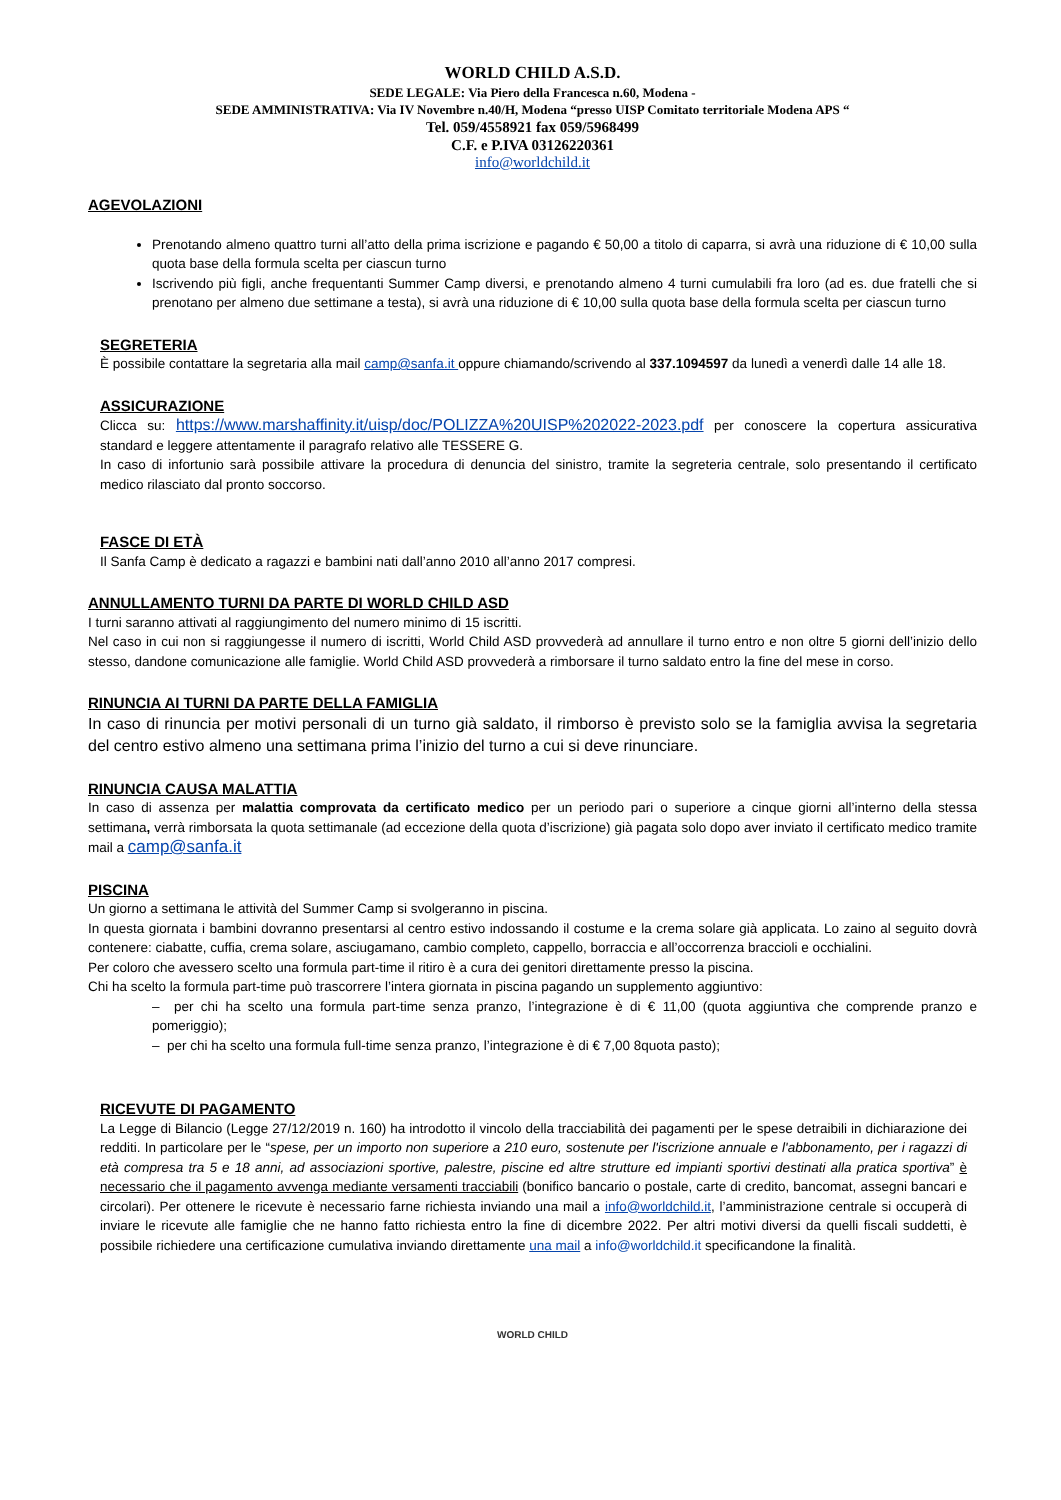WORLD CHILD A.S.D.
SEDE LEGALE: Via Piero della Francesca n.60, Modena -
SEDE AMMINISTRATIVA: Via IV Novembre n.40/H, Modena “presso UISP Comitato territoriale Modena APS “
Tel. 059/4558921 fax 059/5968499
C.F. e P.IVA 03126220361
info@worldchild.it
AGEVOLAZIONI
Prenotando almeno quattro turni all’atto della prima iscrizione e pagando € 50,00 a titolo di caparra, si avrà una riduzione di € 10,00 sulla quota base della formula scelta per ciascun turno
Iscrivendo più figli, anche frequentanti Summer Camp diversi, e prenotando almeno 4 turni cumulabili fra loro (ad es. due fratelli che si prenotano per almeno due settimane a testa), si avrà una riduzione di € 10,00 sulla quota base della formula scelta per ciascun turno
SEGRETERIA
È possibile contattare la segretaria alla mail camp@sanfa.it oppure chiamando/scrivendo al 337.1094597 da lunedì a venerdì dalle 14 alle 18.
ASSICURAZIONE
Clicca su: https://www.marshaffinity.it/uisp/doc/POLIZZA%20UISP%202022-2023.pdf per conoscere la copertura assicurativa standard e leggere attentamente il paragrafo relativo alle TESSERE G.
In caso di infortunio sarà possibile attivare la procedura di denuncia del sinistro, tramite la segreteria centrale, solo presentando il certificato medico rilasciato dal pronto soccorso.
FASCE DI ETÀ
Il Sanfa Camp è dedicato a ragazzi e bambini nati dall’anno 2010 all’anno 2017 compresi.
ANNULLAMENTO TURNI DA PARTE DI WORLD CHILD ASD
I turni saranno attivati al raggiungimento del numero minimo di 15 iscritti.
Nel caso in cui non si raggiungesse il numero di iscritti, World Child ASD provvederà ad annullare il turno entro e non oltre 5 giorni dell’inizio dello stesso, dandone comunicazione alle famiglie. World Child ASD provvederà a rimborsare il turno saldato entro la fine del mese in corso.
RINUNCIA AI TURNI DA PARTE DELLA FAMIGLIA
In caso di rinuncia per motivi personali di un turno già saldato, il rimborso è previsto solo se la famiglia avvisa la segretaria del centro estivo almeno una settimana prima l’inizio del turno a cui si deve rinunciare.
RINUNCIA CAUSA MALATTIA
In caso di assenza per malattia comprovata da certificato medico per un periodo pari o superiore a cinque giorni all’interno della stessa settimana, verrà rimborsata la quota settimanale (ad eccezione della quota d’iscrizione) già pagata solo dopo aver inviato il certificato medico tramite mail a camp@sanfa.it
PISCINA
Un giorno a settimana le attività del Summer Camp si svolgeranno in piscina.
In questa giornata i bambini dovranno presentarsi al centro estivo indossando il costume e la crema solare già applicata. Lo zaino al seguito dovrà contenere: ciabatte, cuffia, crema solare, asciugamano, cambio completo, cappello, borraccia e all’occorrenza braccioli e occhialini.
Per coloro che avessero scelto una formula part-time il ritiro è a cura dei genitori direttamente presso la piscina.
Chi ha scelto la formula part-time può trascorrere l’intera giornata in piscina pagando un supplemento aggiuntivo:
– per chi ha scelto una formula part-time senza pranzo, l’integrazione è di € 11,00 (quota aggiuntiva che comprende pranzo e pomeriggio);
– per chi ha scelto una formula full-time senza pranzo, l’integrazione è di € 7,00 8quota pasto);
RICEVUTE DI PAGAMENTO
La Legge di Bilancio (Legge 27/12/2019 n. 160) ha introdotto il vincolo della tracciabilità dei pagamenti per le spese detraibili in dichiarazione dei redditi. In particolare per le “spese, per un importo non superiore a 210 euro, sostenute per l'iscrizione annuale e l'abbonamento, per i ragazzi di età compresa tra 5 e 18 anni, ad associazioni sportive, palestre, piscine ed altre strutture ed impianti sportivi destinati alla pratica sportiva” è necessario che il pagamento avvenga mediante versamenti tracciabili (bonifico bancario o postale, carte di credito, bancomat, assegni bancari e circolari). Per ottenere le ricevute è necessario farne richiesta inviando una mail a info@worldchild.it, l’amministrazione centrale si occuperà di inviare le ricevute alle famiglie che ne hanno fatto richiesta entro la fine di dicembre 2022. Per altri motivi diversi da quelli fiscali suddetti, è possibile richiedere una certificazione cumulativa inviando direttamente una mail a info@worldchild.it specificandone la finalità.
WORLD CHILD